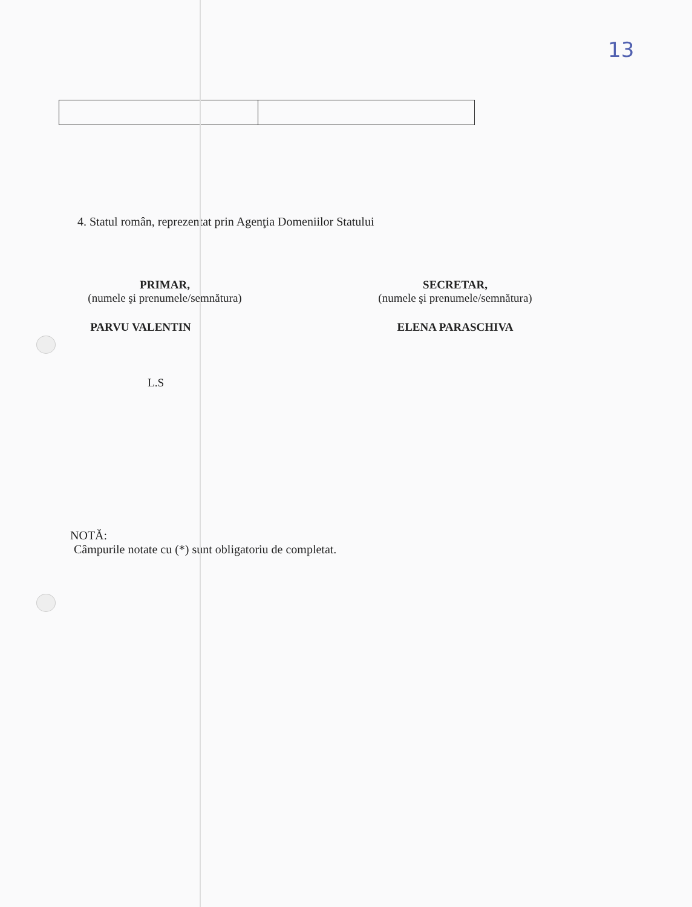13
4. Statul român, reprezentat prin Agenţia Domeniilor Statului
PRIMAR,
(numele şi prenumele/semnătura)
PARVU VALENTIN
L.S
SECRETAR,
(numele şi prenumele/semnătura)
ELENA PARASCHIVA
NOTĂ:
Câmpurile notate cu (*) sunt obligatoriu de completat.